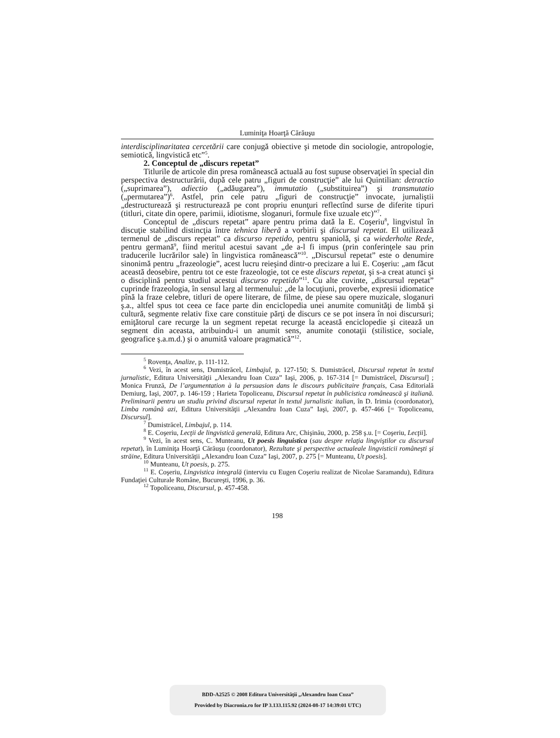Luminiţa Hoarţă Cărăuşu
interdisciplinaritatea cercetării care conjugă obiective şi metode din sociologie, antropologie, semiotică, lingvistică etc”<sup>5</sup>.
2. Conceptul de „discurs repetat”
Titlurile de articole din presa românească actuală au fost supuse observaţiei în special din perspectiva destructurării, după cele patru „figuri de construcţie” ale lui Quintilian: detractio („suprimarea”), adiectio („adăugarea”), immutatio („substituirea”) şi transmutatio („permutarea”)<sup>6</sup>. Astfel, prin cele patru „figuri de construcţie” invocate, jurnaliştii „destructurează şi restructurează pe cont propriu enunţuri reflectînd surse de diferite tipuri (titluri, citate din opere, parimii, idiotisme, sloganuri, formule fixe uzuale etc)”<sup>7</sup>.
Conceptul de „discurs repetat” apare pentru prima dată la E. Coşeriu<sup>8</sup>, lingvistul în discuţie stabilind distincţia între tehnica liberă a vorbirii şi discursul repetat. El utilizează termenul de „discurs repetat” ca discurso repetido, pentru spaniolă, şi ca wiederholte Rede, pentru germană<sup>9</sup>, fiind meritul acestui savant „de a-l fi impus (prin conferinţele sau prin traducerile lucrărilor sale) în lingvistica românească”<sup>10</sup>. „Discursul repetat” este o denumire sinonimă pentru „frazeologie”, acest lucru reieşind dintr-o precizare a lui E. Coşeriu: „am făcut această deosebire, pentru tot ce este frazeologie, tot ce este discurs repetat, şi s-a creat atunci şi o disciplină pentru studiul acestui discurso repetido”<sup>11</sup>. Cu alte cuvinte, „discursul repetat” cuprinde frazeologia, în sensul larg al termenului: „de la locuţiuni, proverbe, expresii idiomatice pînă la fraze celebre, titluri de opere literare, de filme, de piese sau opere muzicale, sloganuri ş.a., altfel spus tot ceea ce face parte din enciclopedia unei anumite comunităţi de limbă şi cultură, segmente relativ fixe care constituie părţi de discurs ce se pot insera în noi discursuri; emiţătorul care recurge la un segment repetat recurge la această enciclopedie şi citează un segment din aceasta, atribuindu-i un anumit sens, anumite conotaţii (stilistice, sociale, geografice ş.a.m.d.) şi o anumită valoare pragmatică”<sup>12</sup>.
<sup>5</sup> Rovenţa, Analize, p. 111-112.
<sup>6</sup> Vezi, în acest sens, Dumistrăcel, Limbajul, p. 127-150; S. Dumistrăcel, Discursul repetat în textul jurnalistic, Editura Universităţii „Alexandru Ioan Cuza” Iaşi, 2006, p. 167-314 [= Dumistrăcel, Discursul] ; Monica Frunză, De l’argumentation à la persuasion dans le discours publicitaire français, Casa Editorială Demiurg, Iaşi, 2007, p. 146-159 ; Harieta Topoliceanu, Discursul repetat în publicistica românească şi italiană. Preliminarii pentru un studiu privind discursul repetat în textul jurnalistic italian, în D. Irimia (coordonator), Limba română azi, Editura Universităţii „Alexandru Ioan Cuza” Iaşi, 2007, p. 457-466 [= Topoliceanu, Discursul].
<sup>7</sup> Dumistrăcel, Limbajul, p. 114.
<sup>8</sup> E. Coşeriu, Lecţii de lingvistică generală, Editura Arc, Chişinău, 2000, p. 258 ş.u. [= Coşeriu, Lecţii].
<sup>9</sup> Vezi, în acest sens, C. Munteanu, Ut poesis linguistica (sau despre relaţia lingviştilor cu discursul repetat), în Luminiţa Hoarţă Cărăuşu (coordonator), Rezultate şi perspective actualeale lingvisticii româneşti şi străine, Editura Universităţii „Alexandru Ioan Cuza” Iaşi, 2007, p. 275 [= Munteanu, Ut poesis].
<sup>10</sup> Munteanu, Ut poesis, p. 275.
<sup>11</sup> E. Coşeriu, Lingvistica integrală (interviu cu Eugen Coşeriu realizat de Nicolae Saramandu), Editura Fundaţiei Culturale Române, Bucureşti, 1996, p. 36.
<sup>12</sup> Topoliceanu, Discursul, p. 457-458.
198
BDD-A2525 © 2008 Editura Universităţii „Alexandru Ioan Cuza”
Provided by Diacronia.ro for IP 3.133.115.92 (2024-08-17 14:39:01 UTC)